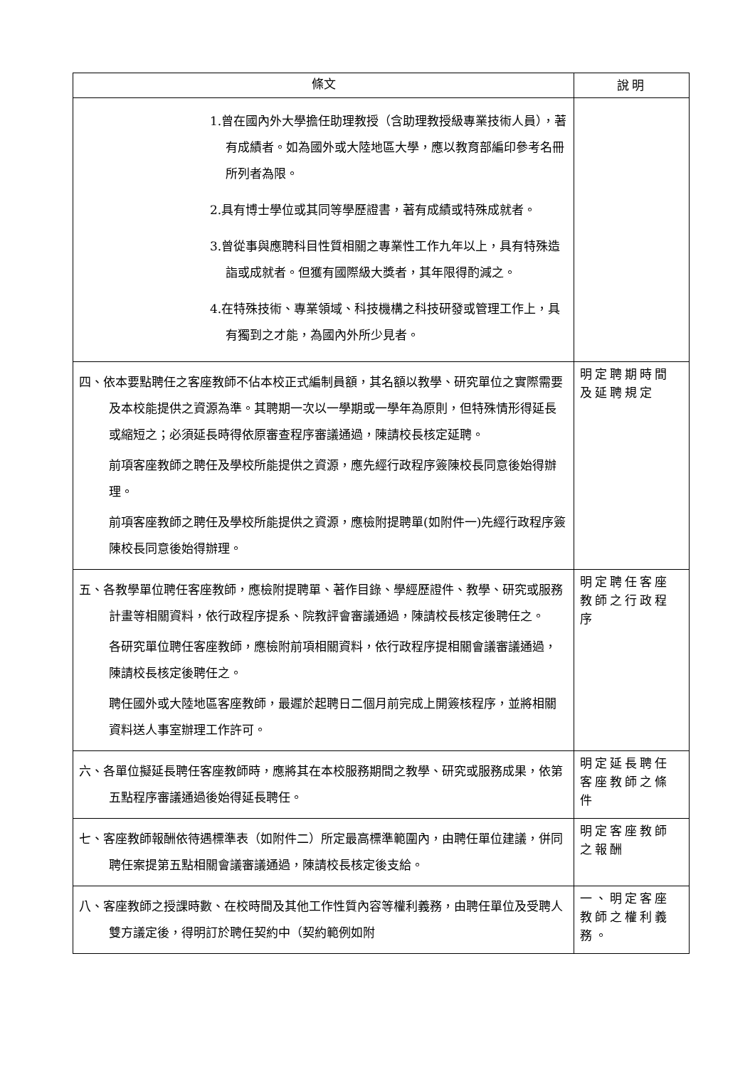| 條文 | 說明 |
| --- | --- |
| 1.曾在國內外大學擔任助理教授（含助理教授級專業技術人員），著有成績者。如為國外或大陸地區大學，應以教育部編印參考名冊所列者為限。 2.具有博士學位或其同等學歷證書，著有成績或特殊成就者。 3.曾從事與應聘科目性質相關之專業性工作九年以上，具有特殊造詣或成就者。但獲有國際級大獎者，其年限得酌減之。 4.在特殊技術、專業領域、科技機構之科技研發或管理工作上，具有獨到之才能，為國內外所少見者。 | |
| 四、依本要點聘任之客座教師不佔本校正式編制員額，其名額以教學、研究單位之實際需要及本校能提供之資源為準。其聘期一次以一學期或一學年為原則，但特殊情形得延長或縮短之；必須延長時得依原審查程序審議通過，陳請校長核定延聘。 前項客座教師之聘任及學校所能提供之資源，應先經行政程序簽陳校長同意後始得辦理。 前項客座教師之聘任及學校所能提供之資源，應檢附提聘單(如附件一)先經行政程序簽陳校長同意後始得辦理。 | 明定聘期時間及延聘規定 |
| 五、各教學單位聘任客座教師，應檢附提聘單、著作目錄、學經歷證件、教學、研究或服務計畫等相關資料，依行政程序提系、院教評會審議通過，陳請校長核定後聘任之。 各研究單位聘任客座教師，應檢附前項相關資料，依行政程序提相關會議審議通過，陳請校長核定後聘任之。 聘任國外或大陸地區客座教師，最遲於起聘日二個月前完成上開簽核程序，並將相關資料送人事室辦理工作許可。 | 明定聘任客座教師之行政程序 |
| 六、各單位擬延長聘任客座教師時，應將其在本校服務期間之教學、研究或服務成果，依第五點程序審議通過後始得延長聘任。 | 明定延長聘任客座教師之條件 |
| 七、客座教師報酬依待遇標準表（如附件二）所定最高標準範圍內，由聘任單位建議，併同聘任案提第五點相關會議審議通過，陳請校長核定後支給。 | 明定客座教師之報酬 |
| 八、客座教師之授課時數、在校時間及其他工作性質內容等權利義務，由聘任單位及受聘人雙方議定後，得明訂於聘任契約中（契約範例如附 | 一、明定客座教師之權利義務。 |